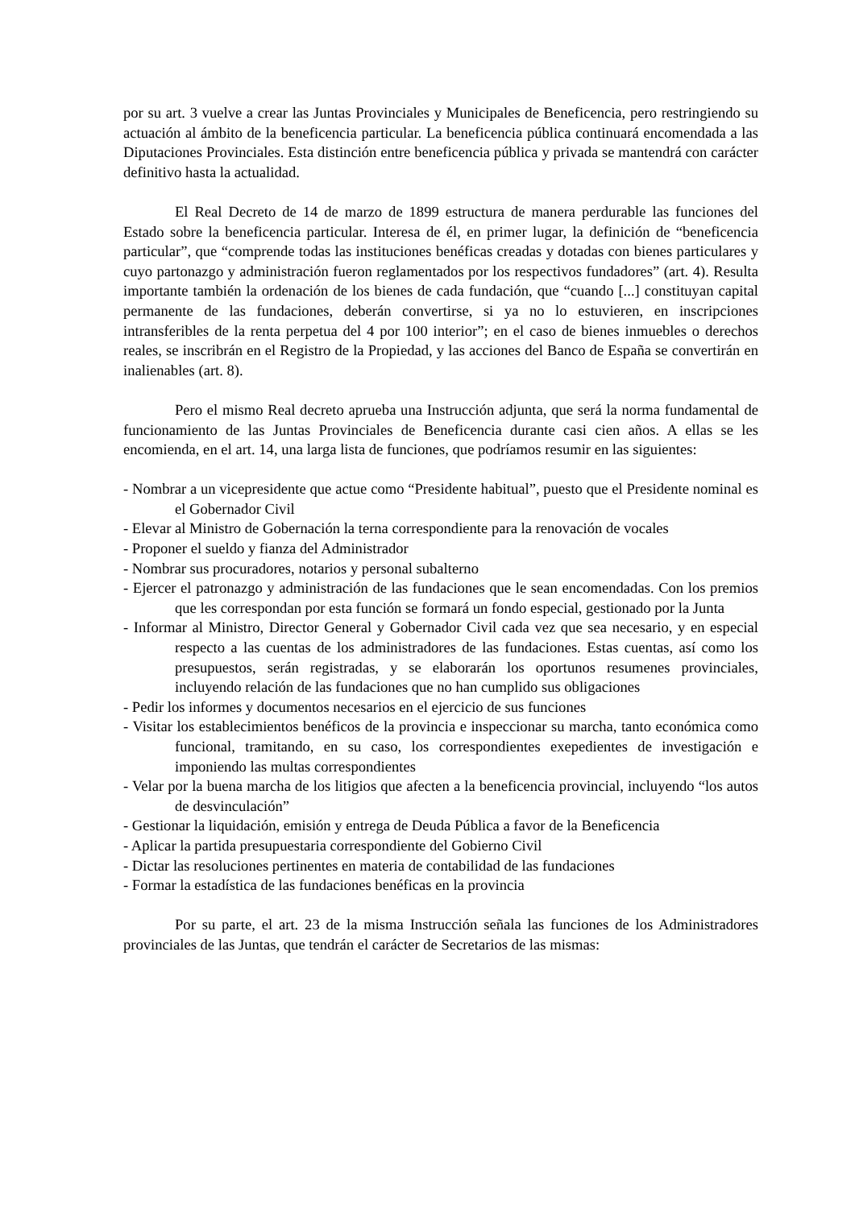por su art. 3 vuelve a crear las Juntas Provinciales y Municipales de Beneficencia, pero restringiendo su actuación al ámbito de la beneficencia particular. La beneficencia pública continuará encomendada a las Diputaciones Provinciales. Esta distinción entre beneficencia pública y privada se mantendrá con carácter definitivo hasta la actualidad.
El Real Decreto de 14 de marzo de 1899 estructura de manera perdurable las funciones del Estado sobre la beneficencia particular. Interesa de él, en primer lugar, la definición de “beneficencia particular”, que “comprende todas las instituciones benéficas creadas y dotadas con bienes particulares y cuyo partonazgo y administración fueron reglamentados por los respectivos fundadores” (art. 4). Resulta importante también la ordenación de los bienes de cada fundación, que “cuando [...] constituyan capital permanente de las fundaciones, deberán convertirse, si ya no lo estuvieren, en inscripciones intransferibles de la renta perpetua del 4 por 100 interior”; en el caso de bienes inmuebles o derechos reales, se inscribrán en el Registro de la Propiedad, y las acciones del Banco de España se convertirán en inalienables (art. 8).
Pero el mismo Real decreto aprueba una Instrucción adjunta, que será la norma fundamental de funcionamiento de las Juntas Provinciales de Beneficencia durante casi cien años. A ellas se les encomienda, en el art. 14, una larga lista de funciones, que podríamos resumir en las siguientes:
- Nombrar a un vicepresidente que actue como “Presidente habitual”, puesto que el Presidente nominal es el Gobernador Civil
- Elevar al Ministro de Gobernación la terna correspondiente para la renovación de vocales
- Proponer el sueldo y fianza del Administrador
- Nombrar sus procuradores, notarios y personal subalterno
- Ejercer el patronazgo y administración de las fundaciones que le sean encomendadas. Con los premios que les correspondan por esta función se formará un fondo especial, gestionado por la Junta
- Informar al Ministro, Director General y Gobernador Civil cada vez que sea necesario, y en especial respecto a las cuentas de los administradores de las fundaciones. Estas cuentas, así como los presupuestos, serán registradas, y se elaborarán los oportunos resumenes provinciales, incluyendo relación de las fundaciones que no han cumplido sus obligaciones
- Pedir los informes y documentos necesarios en el ejercicio de sus funciones
- Visitar los establecimientos benéficos de la provincia e inspeccionar su marcha, tanto económica como funcional, tramitando, en su caso, los correspondientes exepedientes de investigación e imponiendo las multas correspondientes
- Velar por la buena marcha de los litigios que afecten a la beneficencia provincial, incluyendo “los autos de desvinculación”
- Gestionar la liquidación, emisión y entrega de Deuda Pública a favor de la Beneficencia
- Aplicar la partida presupuestaria correspondiente del Gobierno Civil
- Dictar las resoluciones pertinentes en materia de contabilidad de las fundaciones
- Formar la estadística de las fundaciones benéficas en la provincia
Por su parte, el art. 23 de la misma Instrucción señala las funciones de los Administradores provinciales de las Juntas, que tendrán el carácter de Secretarios de las mismas: